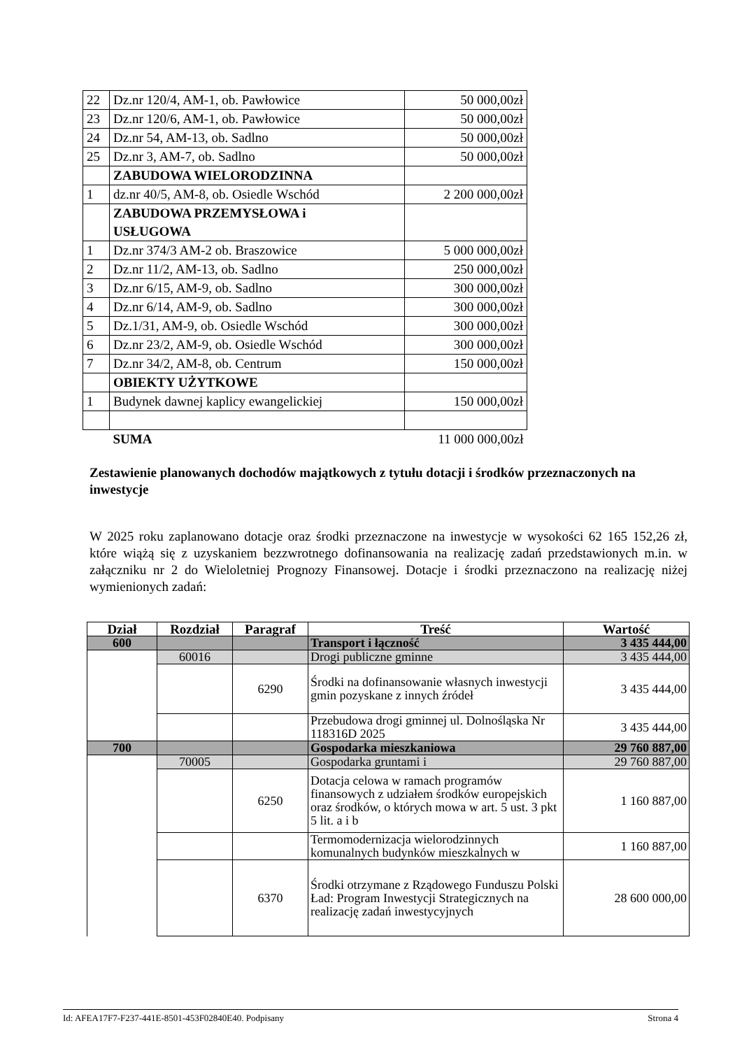| 22 | Dz.nr 120/4, AM-1, ob. Pawłowice | 50 000,00zł |
| 23 | Dz.nr 120/6, AM-1, ob. Pawłowice | 50 000,00zł |
| 24 | Dz.nr 54, AM-13, ob. Sadlno | 50 000,00zł |
| 25 | Dz.nr 3, AM-7, ob. Sadlno | 50 000,00zł |
| | ZABUDOWA WIELORODZINNA | |
| 1 | dz.nr 40/5, AM-8, ob. Osiedle Wschód | 2 200 000,00zł |
| | ZABUDOWA PRZEMYSŁOWA i USŁUGOWA | |
| 1 | Dz.nr 374/3 AM-2 ob. Braszowice | 5 000 000,00zł |
| 2 | Dz.nr 11/2, AM-13, ob. Sadlno | 250 000,00zł |
| 3 | Dz.nr 6/15, AM-9, ob. Sadlno | 300 000,00zł |
| 4 | Dz.nr 6/14, AM-9, ob. Sadlno | 300 000,00zł |
| 5 | Dz.1/31, AM-9, ob. Osiedle Wschód | 300 000,00zł |
| 6 | Dz.nr 23/2, AM-9, ob. Osiedle Wschód | 300 000,00zł |
| 7 | Dz.nr 34/2, AM-8, ob. Centrum | 150 000,00zł |
| | OBIEKTY UŻYTKOWE | |
| 1 | Budynek dawnej kaplicy ewangelickiej | 150 000,00zł |
| | SUMA | 11 000 000,00zł |
Zestawienie planowanych dochodów majątkowych z tytułu dotacji i środków przeznaczonych na inwestycje
W 2025 roku zaplanowano dotacje oraz środki przeznaczone na inwestycje w wysokości 62 165 152,26 zł, które wiążą się z uzyskaniem bezzwrotnego dofinansowania na realizację zadań przedstawionych m.in. w załączniku nr 2 do Wieloletniej Prognozy Finansowej. Dotacje i środki przeznaczono na realizację niżej wymienionych zadań:
| Dział | Rozdział | Paragraf | Treść | Wartość |
| --- | --- | --- | --- | --- |
| 600 | | | Transport i łączność | 3 435 444,00 |
| | 60016 | | Drogi publiczne gminne | 3 435 444,00 |
| | | 6290 | Środki na dofinansowanie własnych inwestycji gmin pozyskane z innych źródeł | 3 435 444,00 |
| | | | Przebudowa drogi gminnej ul. Dolnośląska Nr 118316D 2025 | 3 435 444,00 |
| 700 | | | Gospodarka mieszkaniowa | 29 760 887,00 |
| | 70005 | | Gospodarka gruntami i | 29 760 887,00 |
| | | 6250 | Dotacja celowa w ramach programów finansowych z udziałem środków europejskich oraz środków, o których mowa w art. 5 ust. 3 pkt 5 lit. a i b | 1 160 887,00 |
| | | | Termomodernizacja wielorodzinnych komunalnych budynków mieszkalnych w | 1 160 887,00 |
| | | 6370 | Środki otrzymane z Rządowego Funduszu Polski Ład: Program Inwestycji Strategicznych na realizację zadań inwestycyjnych | 28 600 000,00 |
Id: AFEA17F7-F237-441E-8501-453F02840E40. Podpisany Strona 4